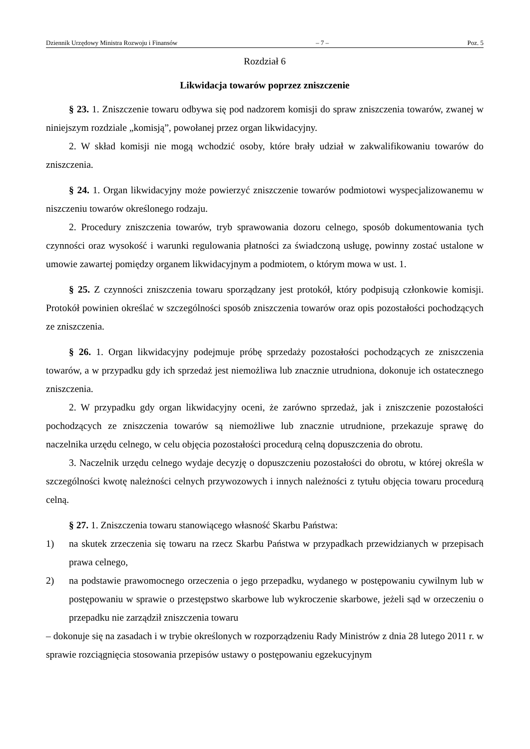Dziennik Urzędowy Ministra Rozwoju i Finansów – 7 – Poz. 5
Rozdział 6
Likwidacja towarów poprzez zniszczenie
§ 23. 1. Zniszczenie towaru odbywa się pod nadzorem komisji do spraw zniszczenia towarów, zwanej w niniejszym rozdziale „komisją”, powołanej przez organ likwidacyjny.
2. W skład komisji nie mogą wchodzić osoby, które brały udział w zakwalifikowaniu towarów do zniszczenia.
§ 24. 1. Organ likwidacyjny może powierzyć zniszczenie towarów podmiotowi wyspecjalizowanemu w niszczeniu towarów określonego rodzaju.
2. Procedury zniszczenia towarów, tryb sprawowania dozoru celnego, sposób dokumentowania tych czynności oraz wysokość i warunki regulowania płatności za świadczoną usługę, powinny zostać ustalone w umowie zawartej pomiędzy organem likwidacyjnym a podmiotem, o którym mowa w ust. 1.
§ 25. Z czynności zniszczenia towaru sporządzany jest protokół, który podpisują członkowie komisji. Protokół powinien określać w szczególności sposób zniszczenia towarów oraz opis pozostałości pochodzących ze zniszczenia.
§ 26. 1. Organ likwidacyjny podejmuje próbę sprzedaży pozostałości pochodzących ze zniszczenia towarów, a w przypadku gdy ich sprzedaż jest niemożliwa lub znacznie utrudniona, dokonuje ich ostatecznego zniszczenia.
2. W przypadku gdy organ likwidacyjny oceni, że zarówno sprzedaż, jak i zniszczenie pozostałości pochodzących ze zniszczenia towarów są niemożliwe lub znacznie utrudnione, przekazuje sprawę do naczelnika urzędu celnego, w celu objęcia pozostałości procedurą celną dopuszczenia do obrotu.
3. Naczelnik urzędu celnego wydaje decyzję o dopuszczeniu pozostałości do obrotu, w której określa w szczególności kwotę należności celnych przywozowych i innych należności z tytułu objęcia towaru procedurą celną.
§ 27. 1. Zniszczenia towaru stanowiącego własność Skarbu Państwa:
1) na skutek zrzeczenia się towaru na rzecz Skarbu Państwa w przypadkach przewidzianych w przepisach prawa celnego,
2) na podstawie prawomocnego orzeczenia o jego przepadku, wydanego w postępowaniu cywilnym lub w postępowaniu w sprawie o przestępstwo skarbowe lub wykroczenie skarbowe, jeżeli sąd w orzeczeniu o przepadku nie zarządził zniszczenia towaru
– dokonuje się na zasadach i w trybie określonych w rozporządzeniu Rady Ministrów z dnia 28 lutego 2011 r. w sprawie rozciągnięcia stosowania przepisów ustawy o postępowaniu egzekucyjnym